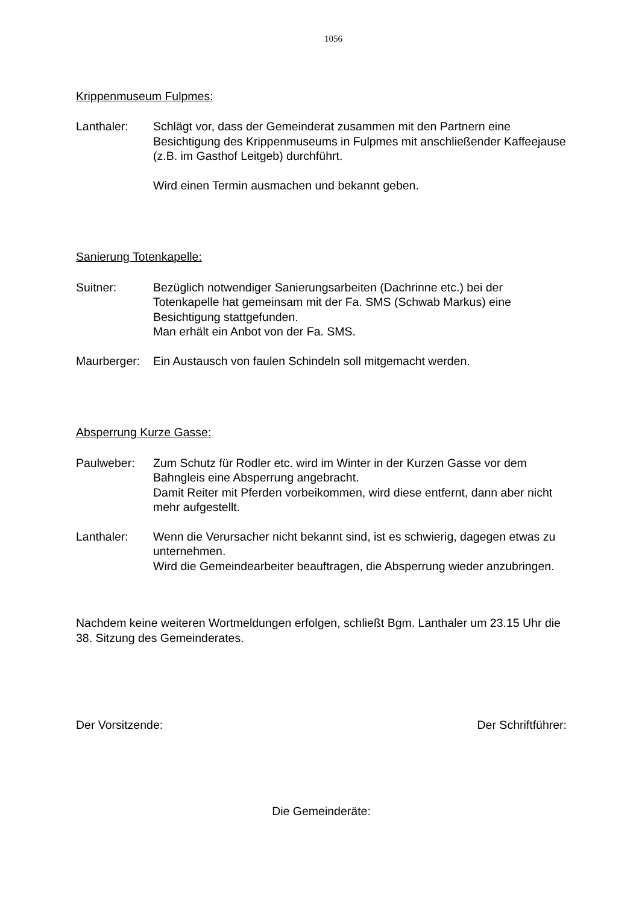1056
Krippenmuseum Fulpmes:
Lanthaler: Schlägt vor, dass der Gemeinderat zusammen mit den Partnern eine Besichtigung des Krippenmuseums in Fulpmes mit anschließender Kaffeejause (z.B. im Gasthof Leitgeb) durchführt.
Wird einen Termin ausmachen und bekannt geben.
Sanierung Totenkapelle:
Suitner: Bezüglich notwendiger Sanierungsarbeiten (Dachrinne etc.) bei der Totenkapelle hat gemeinsam mit der Fa. SMS (Schwab Markus) eine Besichtigung stattgefunden.
Man erhält ein Anbot von der Fa. SMS.
Maurberger:
Ein Austausch von faulen Schindeln soll mitgemacht werden.
Absperrung Kurze Gasse:
Paulweber: Zum Schutz für Rodler etc. wird im Winter in der Kurzen Gasse vor dem Bahngleis eine Absperrung angebracht.
Damit Reiter mit Pferden vorbeikommen, wird diese entfernt, dann aber nicht mehr aufgestellt.
Lanthaler: Wenn die Verursacher nicht bekannt sind, ist es schwierig, dagegen etwas zu unternehmen.
Wird die Gemeindearbeiter beauftragen, die Absperrung wieder anzubringen.
Nachdem keine weiteren Wortmeldungen erfolgen, schließt Bgm. Lanthaler um 23.15 Uhr die 38. Sitzung des Gemeinderates.
Der Vorsitzende: Der Schriftführer:
Die Gemeinderäte: